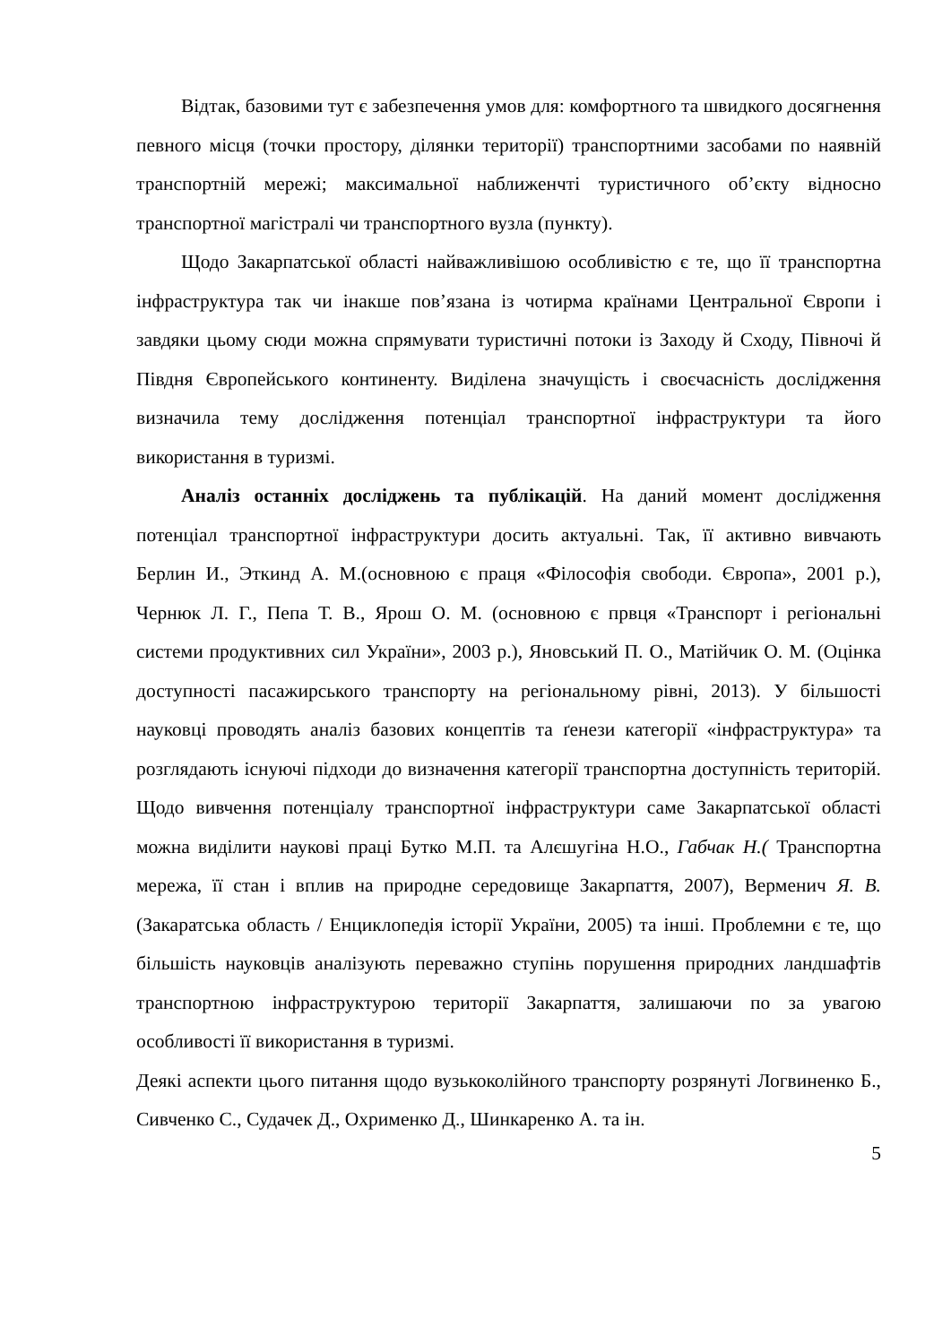Відтак, базовими тут є забезпечення умов для: комфортного та швидкого досягнення певного місця (точки простору, ділянки території) транспортними засобами по наявній транспортній мережі; максимальної наближенчті туристичного об’єкту відносно транспортної магістралі чи транспортного вузла (пункту).
Щодо Закарпатської області найважливішою особливістю є те, що її транспортна інфраструктура так чи інакше пов’язана із чотирма країнами Центральної Європи і завдяки цьому сюди можна спрямувати туристичні потоки із Заходу й Сходу, Півночі й Півдня Європейського континенту. Виділена значущість і своєчасність дослідження визначила тему дослідження потенціал транспортної інфраструктури та його використання в туризмі.
Аналіз останніх досліджень та публікацій. На даний момент дослідження потенціал транспортної інфраструктури досить актуальні. Так, її активно вивчають Берлин И., Эткинд А. М.(основною є праця «Філософія свободи. Європа», 2001 р.), Чернюк Л. Г., Пепа Т. В., Ярош О. М. (основною є првця «Транспорт і регіональні системи продуктивних сил України», 2003 р.), Яновський П. О., Матійчик О. М. (Оцінка доступності пасажирського транспорту на регіональному рівні, 2013). У більшості науковці проводять аналіз базових концептів та ґенези категорії «інфраструктура» та розглядають існуючі підходи до визначення категорії транспортна доступність територій. Щодо вивчення потенціалу транспортної інфраструктури саме Закарпатської області можна виділити наукові праці Бутко М.П. та Алєшугіна Н.О., Габчак Н.( Транспортна мережа, її стан і вплив на природне середовище Закарпаття, 2007), Верменич Я. В. (Закаратська область / Енциклопедія історії України, 2005) та інші. Проблемни є те, що більшість науковців аналізують переважно ступінь порушення природних ландшафтів транспортною інфраструктурою території Закарпаття, залишаючи по за увагою особливості її використання в туризмі.
Деякі аспекти цього питання щодо вузькоколійного транспорту розрянуті Логвиненко Б., Сивченко С., Судачек Д., Охрименко Д., Шинкаренко А. та ін.
5